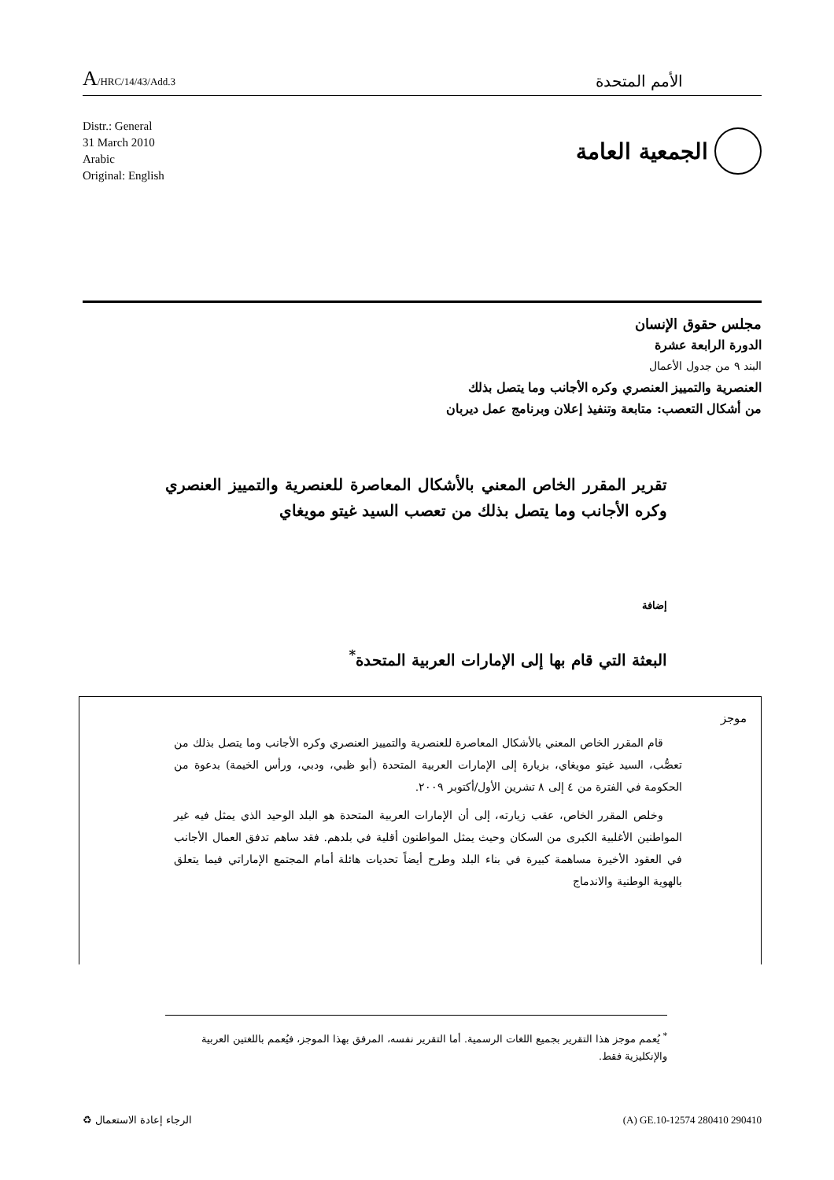A/HRC/14/43/Add.3
الأمم المتحدة
Distr.: General
31 March 2010
Arabic
Original: English
الجمعية العامة
مجلس حقوق الإنسان
الدورة الرابعة عشرة
البند ٩ من جدول الأعمال
العنصرية والتمييز العنصري وكره الأجانب وما يتصل بذلك
من أشكال التعصب: متابعة وتنفيذ إعلان وبرنامج عمل ديربان
تقرير المقرر الخاص المعني بالأشكال المعاصرة للعنصرية والتمييز العنصري وكره الأجانب وما يتصل بذلك من تعصب السيد غيتو مويغاي
إضافة
البعثة التي قام بها إلى الإمارات العربية المتحدة<sup>*</sup>
موجز
قام المقرر الخاص المعني بالأشكال المعاصرة للعنصرية والتمييز العنصري وكره الأجانب وما يتصل بذلك من تعصُّب، السيد غيتو مويغاي، بزيارة إلى الإمارات العربية المتحدة (أبو ظبي، ودبي، ورأس الخيمة) بدعوة من الحكومة في الفترة من ٤ إلى ٨ تشرين الأول/أكتوبر ٢٠٠٩.
وخلص المقرر الخاص، عقب زيارته، إلى أن الإمارات العربية المتحدة هو البلد الوحيد الذي يمثل فيه غير المواطنين الأغلبية الكبرى من السكان وحيث يمثل المواطنون أقلية في بلدهم. فقد ساهم تدفق العمال الأجانب في العقود الأخيرة مساهمة كبيرة في بناء البلد وطرح أيضاً تحديات هائلة أمام المجتمع الإماراتي فيما يتعلق بالهوية الوطنية والاندماج
<sup>*</sup> يُعمم موجز هذا التقرير بجميع اللغات الرسمية. أما التقرير نفسه، المرفق بهذا الموجز، فيُعمم باللغتين العربية والإنكليزية فقط.
الرجاء إعادة الاستعمال ♻ (A) GE.10-12574 280410 290410